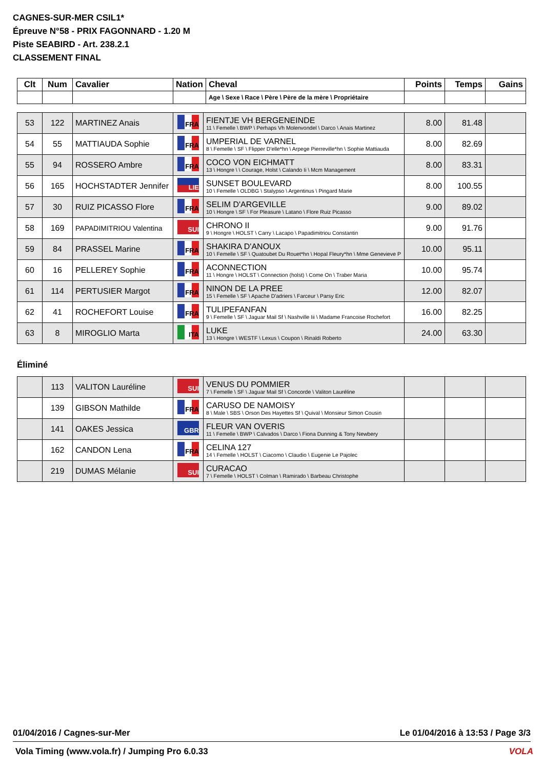CAGNES-SUR-MER CSIL1*
Épreuve N°58 - PRIX FAGONNARD - 1.20 M
Piste SEABIRD - Art. 238.2.1
CLASSEMENT FINAL
| Clt | Num | Cavalier | Nation | Cheval | Points | Temps | Gains |
| --- | --- | --- | --- | --- | --- | --- | --- |
| | | | | Age \ Sexe \ Race \ Père \ Père de la mère \ Propriétaire | | | |
| 53 | 122 | MARTINEZ Anais | FRA | FIENTJE VH BERGENEINDE 11 \ Femelle \ BWP \ Perhaps Vh Molenvondel \ Darco \ Anais Martinez | 8.00 | 81.48 | |
| 54 | 55 | MATTIAUDA Sophie | FRA | UMPERIAL DE VARNEL 8 \ Femelle \ SF \ Flipper D'elle*hn \ Arpege Pierreville*hn \ Sophie Mattiauda | 8.00 | 82.69 | |
| 55 | 94 | ROSSERO Ambre | FRA | COCO VON EICHMATT 13 \ Hongre \ \ Courage, Holst \ Calando Ii \ Mcm Management | 8.00 | 83.31 | |
| 56 | 165 | HOCHSTADTER Jennifer | LIE | SUNSET BOULEVARD 10 \ Femelle \ OLDBG \ Stalypso \ Argentinus \ Pingard Marie | 8.00 | 100.55 | |
| 57 | 30 | RUIZ PICASSO Flore | FRA | SELIM D'ARGEVILLE 10 \ Hongre \ SF \ For Pleasure \ Latano \ Flore Ruiz Picasso | 9.00 | 89.02 | |
| 58 | 169 | PAPADIMITRIOU Valentina | SUI | CHRONO II 9 \ Hongre \ HOLST \ Carry \ Lacapo \ Papadimitriou Constantin | 9.00 | 91.76 | |
| 59 | 84 | PRASSEL Marine | FRA | SHAKIRA D'ANOUX 10 \ Femelle \ SF \ Quatoubet Du Rouet*hn \ Hopal Fleury*hn \ Mme Genevieve P | 10.00 | 95.11 | |
| 60 | 16 | PELLEREY Sophie | FRA | ACONNECTION 11 \ Hongre \ HOLST \ Connection (holst) \ Come On \ Traber Maria | 10.00 | 95.74 | |
| 61 | 114 | PERTUSIER Margot | FRA | NINON DE LA PREE 15 \ Femelle \ SF \ Apache D'adriers \ Farceur \ Parsy Eric | 12.00 | 82.07 | |
| 62 | 41 | ROCHEFORT Louise | FRA | TULIPEFANFAN 9 \ Femelle \ SF \ Jaguar Mail Sf \ Nashville Iii \ Madame Francoise Rochefort | 16.00 | 82.25 | |
| 63 | 8 | MIROGLIO Marta | ITA | LUKE 13 \ Hongre \ WESTF \ Lexus \ Coupon \ Rinaldi Roberto | 24.00 | 63.30 | |
Éliminé
| | 113 | VALITON Lauréline | SUI | VENUS DU POMMIER 7 \ Femelle \ SF \ Jaguar Mail Sf \ Concorde \ Valiton Lauréline | | | |
| | 139 | GIBSON Mathilde | FRA | CARUSO DE NAMOISY 8 \ Male \ SBS \ Orson Des Hayettes Sf \ Quival \ Monsieur Simon Cousin | | | |
| | 141 | OAKES Jessica | GBR | FLEUR VAN OVERIS 11 \ Femelle \ BWP \ Calvados \ Darco \ Fiona Dunning & Tony Newbery | | | |
| | 162 | CANDON Lena | FRA | CELINA 127 14 \ Femelle \ HOLST \ Ciacomo \ Claudio \ Eugenie Le Pajolec | | | |
| | 219 | DUMAS Mélanie | SUI | CURACAO 7 \ Femelle \ HOLST \ Colman \ Ramirado \ Barbeau Christophe | | | |
01/04/2016 / Cagnes-sur-Mer Le 01/04/2016 à 13:53 / Page 3/3
Vola Timing (www.vola.fr) / Jumping Pro 6.0.33 VOLA